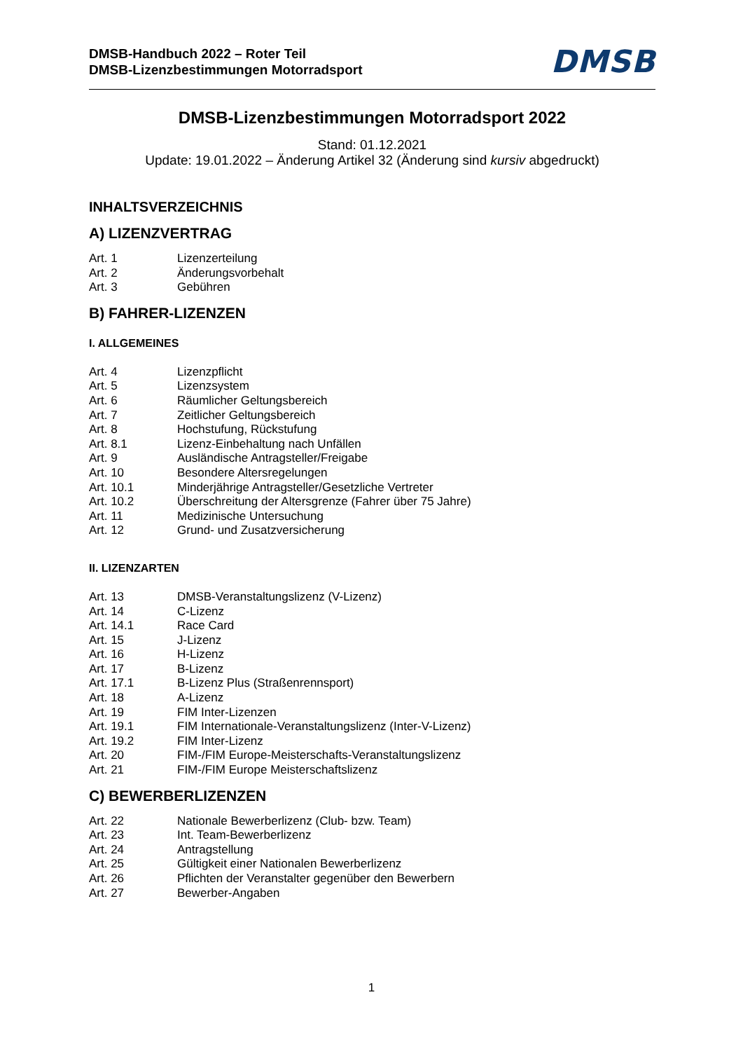DMSB-Handbuch 2022 – Roter Teil
DMSB-Lizenzbestimmungen Motorradsport
DMSB
DMSB-Lizenzbestimmungen Motorradsport 2022
Stand: 01.12.2021
Update: 19.01.2022 – Änderung Artikel 32 (Änderung sind kursiv abgedruckt)
INHALTSVERZEICHNIS
A) LIZENZVERTRAG
| Art. 1 | Lizenzerteilung |
| Art. 2 | Änderungsvorbehalt |
| Art. 3 | Gebühren |
B) FAHRER-LIZENZEN
I. ALLGEMEINES
| Art. 4 | Lizenzpflicht |
| Art. 5 | Lizenzsystem |
| Art. 6 | Räumlicher Geltungsbereich |
| Art. 7 | Zeitlicher Geltungsbereich |
| Art. 8 | Hochstufung, Rückstufung |
| Art. 8.1 | Lizenz-Einbehaltung nach Unfällen |
| Art. 9 | Ausländische Antragsteller/Freigabe |
| Art. 10 | Besondere Altersregelungen |
| Art. 10.1 | Minderjährige Antragsteller/Gesetzliche Vertreter |
| Art. 10.2 | Überschreitung der Altersgrenze (Fahrer über 75 Jahre) |
| Art. 11 | Medizinische Untersuchung |
| Art. 12 | Grund- und Zusatzversicherung |
II. LIZENZARTEN
| Art. 13 | DMSB-Veranstaltungslizenz (V-Lizenz) |
| Art. 14 | C-Lizenz |
| Art. 14.1 | Race Card |
| Art. 15 | J-Lizenz |
| Art. 16 | H-Lizenz |
| Art. 17 | B-Lizenz |
| Art. 17.1 | B-Lizenz Plus (Straßenrennsport) |
| Art. 18 | A-Lizenz |
| Art. 19 | FIM Inter-Lizenzen |
| Art. 19.1 | FIM Internationale-Veranstaltungslizenz (Inter-V-Lizenz) |
| Art. 19.2 | FIM Inter-Lizenz |
| Art. 20 | FIM-/FIM Europe-Meisterschafts-Veranstaltungslizenz |
| Art. 21 | FIM-/FIM Europe Meisterschaftslizenz |
C) BEWERBERLIZENZEN
| Art. 22 | Nationale Bewerberlizenz (Club- bzw. Team) |
| Art. 23 | Int. Team-Bewerberlizenz |
| Art. 24 | Antragstellung |
| Art. 25 | Gültigkeit einer Nationalen Bewerberlizenz |
| Art. 26 | Pflichten der Veranstalter gegenüber den Bewerbern |
| Art. 27 | Bewerber-Angaben |
1